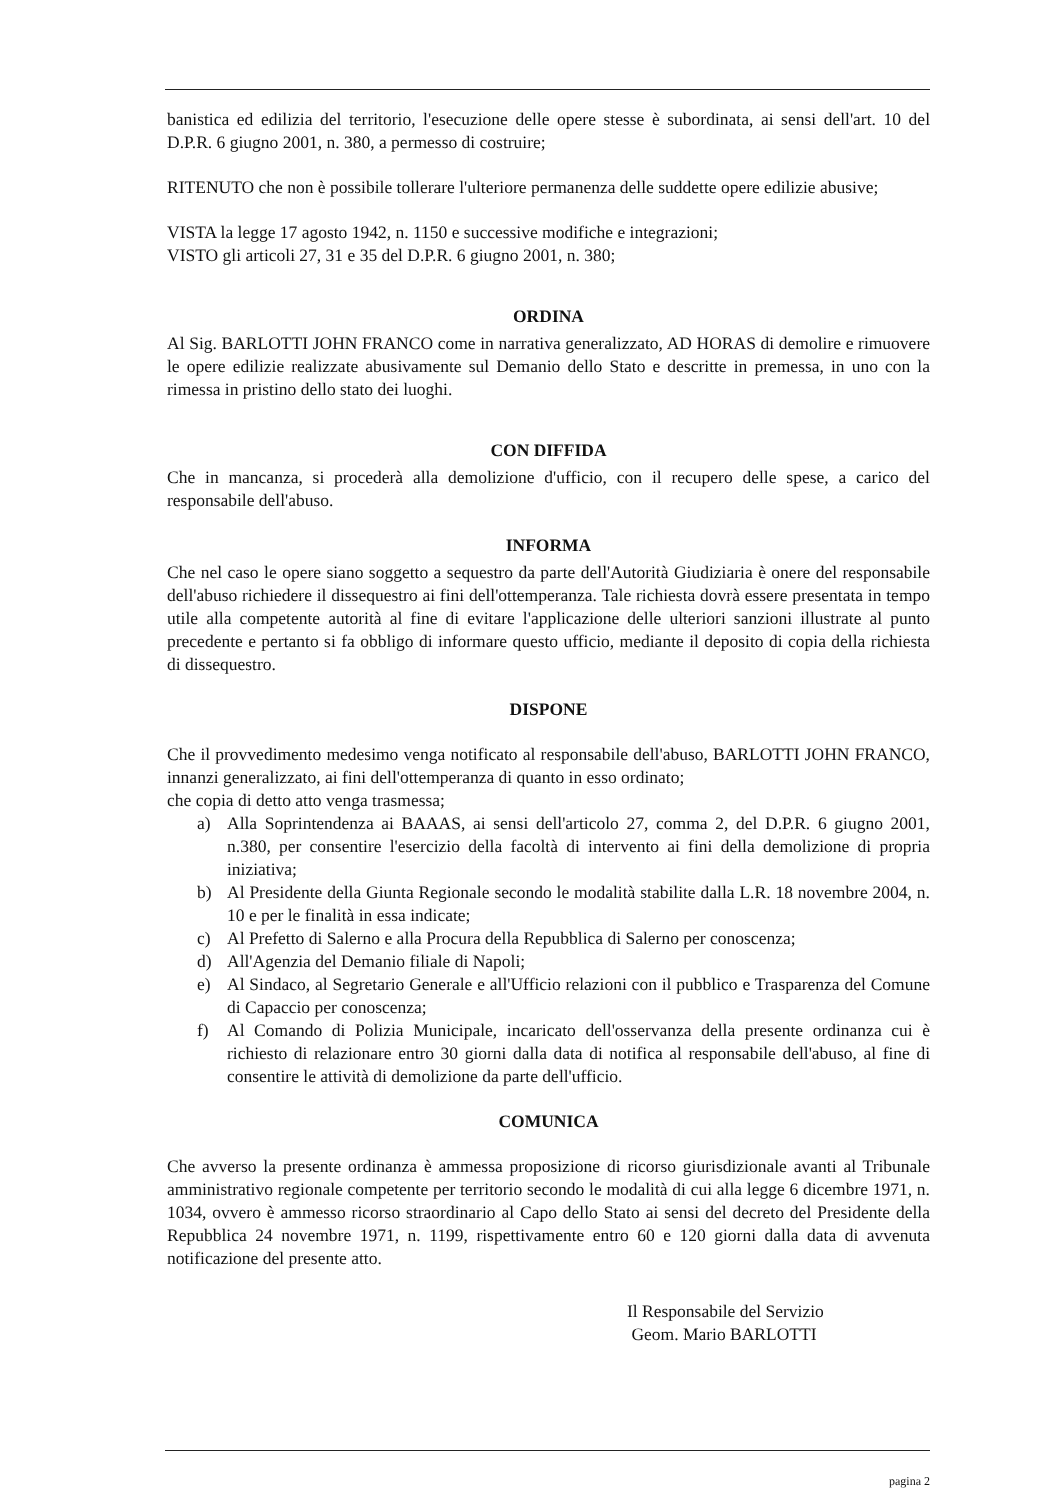banistica ed edilizia del territorio, l'esecuzione delle opere stesse è subordinata, ai sensi dell'art. 10 del D.P.R. 6 giugno 2001, n. 380, a permesso di costruire;
RITENUTO che non è possibile tollerare l'ulteriore permanenza delle suddette opere edilizie abusive;
VISTA la legge 17 agosto 1942, n. 1150 e successive modifiche e integrazioni;
VISTO gli articoli 27, 31 e 35 del D.P.R. 6 giugno 2001, n. 380;
ORDINA
Al Sig. BARLOTTI JOHN FRANCO come in narrativa generalizzato, AD HORAS di demolire e rimuovere le opere edilizie realizzate abusivamente sul Demanio dello Stato e descritte in premessa, in uno con la rimessa in pristino dello stato dei luoghi.
CON DIFFIDA
Che in mancanza, si procederà alla demolizione d'ufficio, con il recupero delle spese, a carico del responsabile dell'abuso.
INFORMA
Che nel caso le opere siano soggetto a sequestro da parte dell'Autorità Giudiziaria è onere del responsabile dell'abuso richiedere il dissequestro ai fini dell'ottemperanza. Tale richiesta dovrà essere presentata in tempo utile alla competente autorità al fine di evitare l'applicazione delle ulteriori sanzioni illustrate al punto precedente e pertanto si fa obbligo di informare questo ufficio, mediante il deposito di copia della richiesta di dissequestro.
DISPONE
Che il provvedimento medesimo venga notificato al responsabile dell'abuso, BARLOTTI JOHN FRANCO, innanzi generalizzato, ai fini dell'ottemperanza di quanto in esso ordinato;
che copia di detto atto venga trasmessa;
a) Alla Soprintendenza ai BAAAS, ai sensi dell'articolo 27, comma 2, del D.P.R. 6 giugno 2001, n.380, per consentire l'esercizio della facoltà di intervento ai fini della demolizione di propria iniziativa;
b) Al Presidente della Giunta Regionale secondo le modalità stabilite dalla L.R. 18 novembre 2004, n. 10 e per le finalità in essa indicate;
c) Al Prefetto di Salerno e alla Procura della Repubblica di Salerno per conoscenza;
d) All'Agenzia del Demanio filiale di Napoli;
e) Al Sindaco, al Segretario Generale e all'Ufficio relazioni con il pubblico e Trasparenza del Comune di Capaccio per conoscenza;
f) Al Comando di Polizia Municipale, incaricato dell'osservanza della presente ordinanza cui è richiesto di relazionare entro 30 giorni dalla data di notifica al responsabile dell'abuso, al fine di consentire le attività di demolizione da parte dell'ufficio.
COMUNICA
Che avverso la presente ordinanza è ammessa proposizione di ricorso giurisdizionale avanti al Tribunale amministrativo regionale competente per territorio secondo le modalità di cui alla legge 6 dicembre 1971, n. 1034, ovvero è ammesso ricorso straordinario al Capo dello Stato ai sensi del decreto del Presidente della Repubblica 24 novembre 1971, n. 1199, rispettivamente entro 60 e 120 giorni dalla data di avvenuta notificazione del presente atto.
Il Responsabile del Servizio
Geom. Mario BARLOTTI
pagina 2